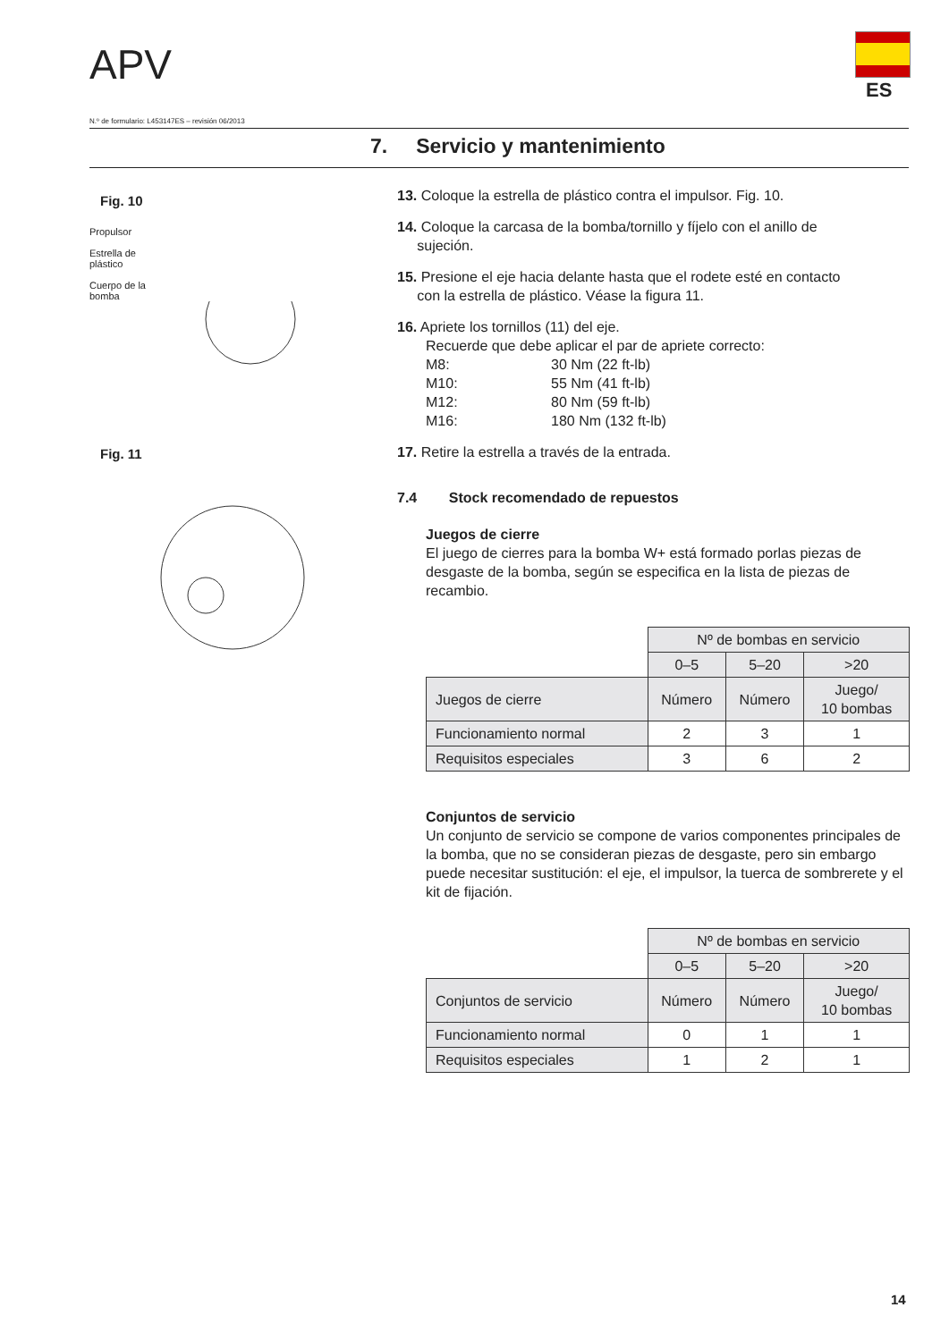APV
ES
N.º de formulario: L453147ES – revisión 06/2013
7. Servicio y mantenimiento
Fig. 10
Propulsor
Estrella de
plástico
Cuerpo de la
bomba
Fig. 11
13. Coloque la estrella de plástico contra el impulsor. Fig. 10.
14. Coloque la carcasa de la bomba/tornillo y fíjelo con el anillo de
sujeción.
15. Presione el eje hacia delante hasta que el rodete esté en contacto
con la estrella de plástico. Véase la figura 11.
16. Apriete los tornillos (11) del eje.
Recuerde que debe aplicar el par de apriete correcto:
M8: 30 Nm (22 ft-lb)
M10: 55 Nm (41 ft-lb)
M12: 80 Nm (59 ft-lb)
M16: 180 Nm (132 ft-lb)
17. Retire la estrella a través de la entrada.
7.4 Stock recomendado de repuestos
Juegos de cierre
El juego de cierres para la bomba W+ está formado porlas piezas de desgaste de la bomba, según se especifica en la lista de piezas de recambio.
| | Nº de bombas en servicio | | |
| | 0–5 | 5–20 | >20 |
| Juegos de cierre | Número | Número | Juego/ 10 bombas |
| Funcionamiento normal | 2 | 3 | 1 |
| Requisitos especiales | 3 | 6 | 2 |
Conjuntos de servicio
Un conjunto de servicio se compone de varios componentes principales de la bomba, que no se consideran piezas de desgaste, pero sin embargo puede necesitar sustitución: el eje, el impulsor, la tuerca de sombrerete y el kit de fijación.
| | Nº de bombas en servicio | | |
| | 0–5 | 5–20 | >20 |
| Conjuntos de servicio | Número | Número | Juego/ 10 bombas |
| Funcionamiento normal | 0 | 1 | 1 |
| Requisitos especiales | 1 | 2 | 1 |
14